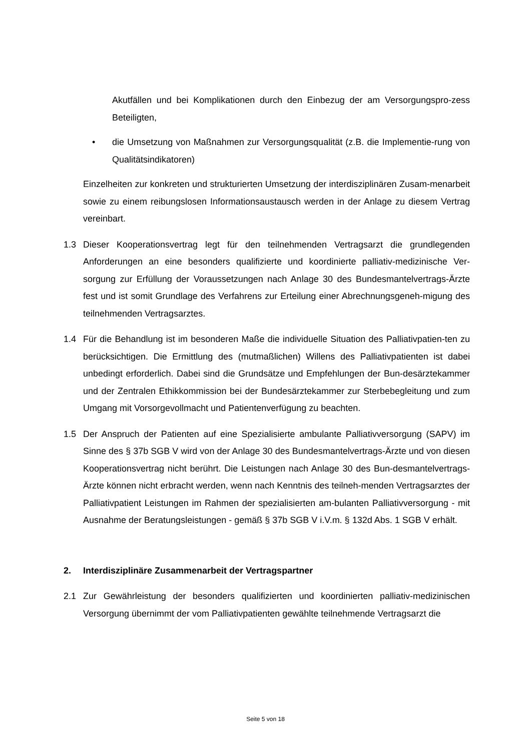Akutfällen und bei Komplikationen durch den Einbezug der am Versorgungspro-zess Beteiligten,
• die Umsetzung von Maßnahmen zur Versorgungsqualität (z.B. die Implementie-rung von Qualitätsindikatoren)
Einzelheiten zur konkreten und strukturierten Umsetzung der interdisziplinären Zusam-menarbeit sowie zu einem reibungslosen Informationsaustausch werden in der Anlage zu diesem Vertrag vereinbart.
1.3 Dieser Kooperationsvertrag legt für den teilnehmenden Vertragsarzt die grundlegenden Anforderungen an eine besonders qualifizierte und koordinierte palliativ-medizinische Ver-sorgung zur Erfüllung der Voraussetzungen nach Anlage 30 des Bundesmantelvertrags-Ärzte fest und ist somit Grundlage des Verfahrens zur Erteilung einer Abrechnungsgeneh-migung des teilnehmenden Vertragsarztes.
1.4 Für die Behandlung ist im besonderen Maße die individuelle Situation des Palliativpatien-ten zu berücksichtigen. Die Ermittlung des (mutmaßlichen) Willens des Palliativpatienten ist dabei unbedingt erforderlich. Dabei sind die Grundsätze und Empfehlungen der Bun-desärztekammer und der Zentralen Ethikkommission bei der Bundesärztekammer zur Sterbebegleitung und zum Umgang mit Vorsorgevollmacht und Patientenverfügung zu beachten.
1.5 Der Anspruch der Patienten auf eine Spezialisierte ambulante Palliativversorgung (SAPV) im Sinne des § 37b SGB V wird von der Anlage 30 des Bundesmantelvertrags-Ärzte und von diesen Kooperationsvertrag nicht berührt. Die Leistungen nach Anlage 30 des Bun-desmantelvertrags-Ärzte können nicht erbracht werden, wenn nach Kenntnis des teilneh-menden Vertragsarztes der Palliativpatient Leistungen im Rahmen der spezialisierten am-bulanten Palliativversorgung - mit Ausnahme der Beratungsleistungen - gemäß § 37b SGB V i.V.m. § 132d Abs. 1 SGB V erhält.
2. Interdisziplinäre Zusammenarbeit der Vertragspartner
2.1 Zur Gewährleistung der besonders qualifizierten und koordinierten palliativ-medizinischen Versorgung übernimmt der vom Palliativpatienten gewählte teilnehmende Vertragsarzt die
Seite 5 von 18